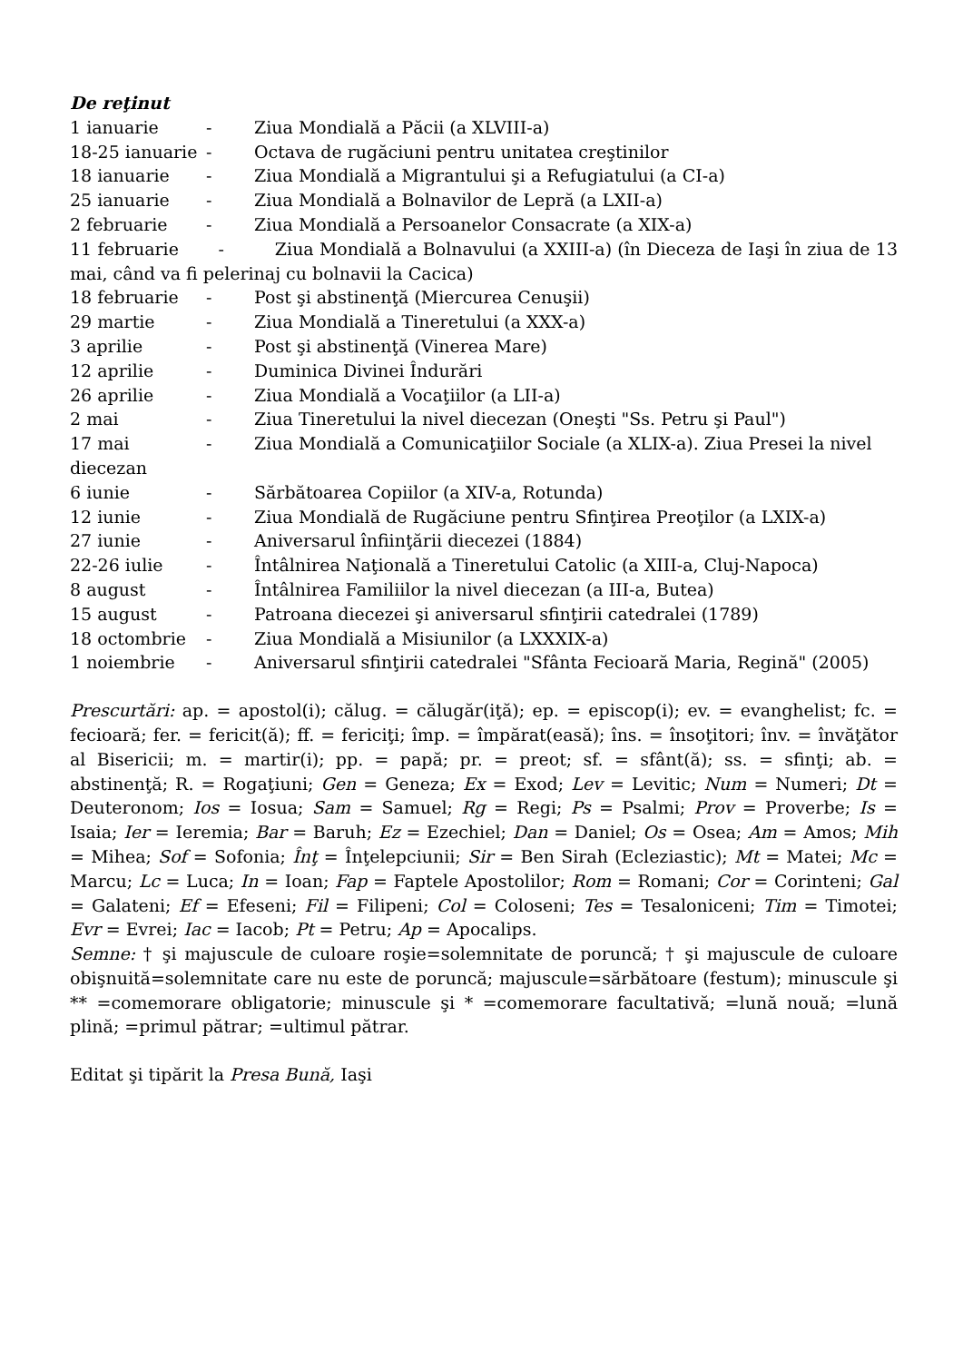De reţinut
1 ianuarie - Ziua Mondială a Păcii (a XLVIII-a)
18-25 ianuarie - Octava de rugăciuni pentru unitatea creştinilor
18 ianuarie - Ziua Mondială a Migrantului şi a Refugiatului (a CI-a)
25 ianuarie - Ziua Mondială a Bolnavilor de Lepră (a LXII-a)
2 februarie - Ziua Mondială a Persoanelor Consacrate (a XIX-a)
11 februarie - Ziua Mondială a Bolnavului (a XXIII-a) (în Dieceza de Iaşi în ziua de 13 mai, când va fi pelerinaj cu bolnavii la Cacica)
18 februarie - Post şi abstinenţă (Miercurea Cenuşii)
29 martie - Ziua Mondială a Tineretului (a XXX-a)
3 aprilie - Post şi abstinenţă (Vinerea Mare)
12 aprilie - Duminica Divinei Îndurări
26 aprilie - Ziua Mondială a Vocaţiilor (a LII-a)
2 mai - Ziua Tineretului la nivel diecezan (Oneşti "Ss. Petru şi Paul")
17 mai - Ziua Mondială a Comunicaţiilor Sociale (a XLIX-a). Ziua Presei la nivel
diecezan
6 iunie - Sărbătoarea Copiilor (a XIV-a, Rotunda)
12 iunie - Ziua Mondială de Rugăciune pentru Sfinţirea Preoţilor (a LXIX-a)
27 iunie - Aniversarul înfiinţării diecezei (1884)
22-26 iulie - Întâlnirea Naţională a Tineretului Catolic (a XIII-a, Cluj-Napoca)
8 august - Întâlnirea Familiilor la nivel diecezan (a III-a, Butea)
15 august - Patroana diecezei şi aniversarul sfinţirii catedralei (1789)
18 octombrie - Ziua Mondială a Misiunilor (a LXXXIX-a)
1 noiembrie - Aniversarul sfinţirii catedralei "Sfânta Fecioară Maria, Regină" (2005)
Prescurtări: ap. = apostol(i); călug. = călugăr(iţă); ep. = episcop(i); ev. = evanghelist; fc. = fecioară; fer. = fericit(ă); ff. = fericiţi; împ. = împărat(easă); îns. = însoţitori; înv. = învăţător al Bisericii; m. = martir(i); pp. = papă; pr. = preot; sf. = sfânt(ă); ss. = sfinţi; ab. = abstinenţă; R. = Rogaţiuni; Gen = Geneza; Ex = Exod; Lev = Levitic; Num = Numeri; Dt = Deuteronom; Ios = Iosua; Sam = Samuel; Rg = Regi; Ps = Psalmi; Prov = Proverbe; Is = Isaia; Ier = Ieremia; Bar = Baruh; Ez = Ezechiel; Dan = Daniel; Os = Osea; Am = Amos; Mih = Mihea; Sof = Sofonia; Înţ = Înţelepciunii; Sir = Ben Sirah (Ecleziastic); Mt = Matei; Mc = Marcu; Lc = Luca; In = Ioan; Fap = Faptele Apostolilor; Rom = Romani; Cor = Corinteni; Gal = Galateni; Ef = Efeseni; Fil = Filipeni; Col = Coloseni; Tes = Tesaloniceni; Tim = Timotei; Evr = Evrei; Iac = Iacob; Pt = Petru; Ap = Apocalips.
Semne: † şi majuscule de culoare roşie=solemnitate de poruncă; † şi majuscule de culoare obişnuită=solemnitate care nu este de poruncă; majuscule=sărbătoare (festum); minuscule şi ** =comemorare obligatorie; minuscule şi * =comemorare facultativă; =lună nouă; =lună plină; =primul pătrar; =ultimul pătrar.
Editat şi tipărit la Presa Bună, Iaşi